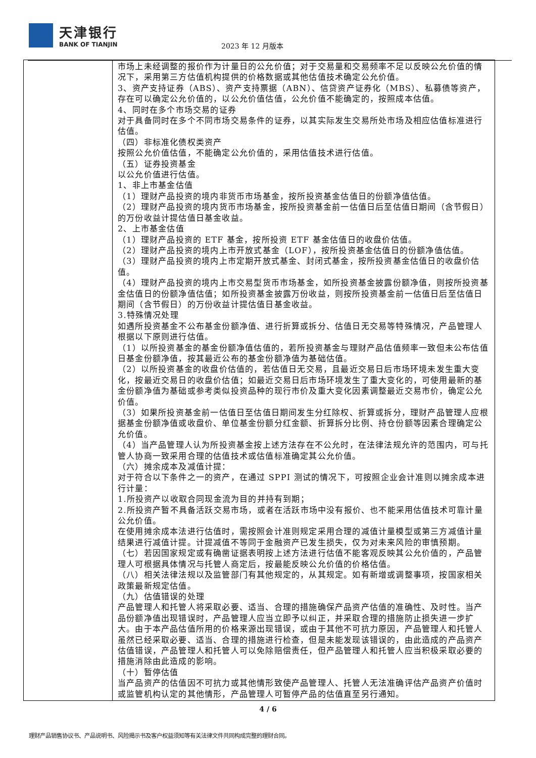天津银行
BANK OF TIANJIN
2023 年 12 月版本
| | 市场上未经调整的报价作为计量日的公允价值；对于交易量和交易频率不足以反映公允价值的情况下，采用第三方估值机构提供的价格数据或其他估值技术确定公允价值。 3、资产支持证券（ABS）、资产支持票据（ABN）、信贷资产证券化（MBS）、私募债等资产，存在可以确定公允价值的，以公允价值估值，公允价值不能确定的，按照成本估值。 4、同时在多个市场交易的证券 对于具备同时在多个不同市场交易条件的证券，以其实际发生交易所处市场及相应估值标准进行估值。 （四）非标准化债权类资产 按照公允价值估值，不能确定公允价值的，采用估值技术进行估值。 （五）证券投资基金 以公允价值进行估值。 1、非上市基金估值 （1）理财产品投资的境内非货币市场基金，按所投资基金估值日的份额净值估值。 （2）理财产品投资的境内货币市场基金，按所投资基金前一估值日后至估值日期间（含节假日）的万份收益计提估值日基金收益。 2、上市基金估值 （1）理财产品投资的 ETF 基金，按所投资 ETF 基金估值日的收盘价估值。 （2）理财产品投资的境内上市开放式基金（LOF），按所投资基金估值日的份额净值估值。 （3）理财产品投资的境内上市定期开放式基金、封闭式基金，按所投资基金估值日的收盘价估值。 （4）理财产品投资的境内上市交易型货币市场基金，如所投资基金披露份额净值，则按所投资基金估值日的份额净值估值；如所投资基金披露万份收益，则按所投资基金前一估值日后至估值日期间（含节假日）的万份收益计提估值日基金收益。 3.特殊情况处理 如遇所投资基金不公布基金份额净值、进行折算或拆分、估值日无交易等特殊情况，产品管理人根据以下原则进行估值。 （1）以所投资基金的基金份额净值估值的，若所投资基金与理财产品估值频率一致但未公布估值日基金份额净值，按其最近公布的基金份额净值为基础估值。 （2）以所投资基金的收盘价估值的，若估值日无交易，且最近交易日后市场环境未发生重大变化，按最近交易日的收盘价估值；如最近交易日后市场环境发生了重大变化的，可使用最新的基金份额净值为基础或参考类似投资品种的现行市价及重大变化因素调整最近交易市价，确定公允价值。 （3）如果所投资基金前一估值日至估值日期间发生分红除权、折算或拆分，理财产品管理人应根据基金份额净值或收盘价、单位基金份额分红金额、折算拆分比例、持仓份额等因素合理确定公允价值。 （4）当产品管理人认为所投资基金按上述方法存在不公允时，在法律法规允许的范围内，可与托管人协商一致采用合理的估值技术或估值标准确定其公允价值。 （六）摊余成本及减值计提： 对于符合以下条件之一的资产，在通过 SPPI 测试的情况下，可按照企业会计准则以摊余成本进行计量： 1.所投资产以收取合同现金流为目的并持有到期； 2.所投资产暂不具备活跃交易市场，或者在活跃市场中没有报价、也不能采用估值技术可靠计量公允价值。 在使用摊余成本法进行估值时，需按照会计准则规定采用合理的减值计量模型或第三方减值计量结果进行减值计提。计提减值不等同于金融资产已发生损失，仅为对未来风险的审慎预期。 （七）若因国家规定或有确凿证据表明按上述方法进行估值不能客观反映其公允价值的，产品管理人可根据具体情况与托管人商定后，按最能反映公允价值的价格估值。 （八）相关法律法规以及监管部门有其他规定的，从其规定。如有新增或调整事项，按国家相关政策最新规定估值。 （九）估值错误的处理 产品管理人和托管人将采取必要、适当、合理的措施确保产品资产估值的准确性、及时性。当产品份额净值出现错误时，产品管理人应当立即予以纠正，并采取合理的措施防止损失进一步扩大。由于本产品估值所用的价格来源出现错误，或由于其他不可抗力原因，产品管理人和托管人虽然已经采取必要、适当、合理的措施进行检查，但是未能发现该错误的，由此造成的产品资产估值错误，产品管理人和托管人可以免除赔偿责任，但产品管理人和托管人应当积极采取必要的措施消除由此造成的影响。 （十）暂停估值 当产品资产的估值因不可抗力或其他情形致使产品管理人、托管人无法准确评估产品资产价值时或监管机构认定的其他情形，产品管理人可暂停产品的估值直至另行通知。 |
4 / 6
理财产品销售协议书、产品说明书、风险揭示书及客户权益须知等有关法律文件共同构成完整的理财合同。